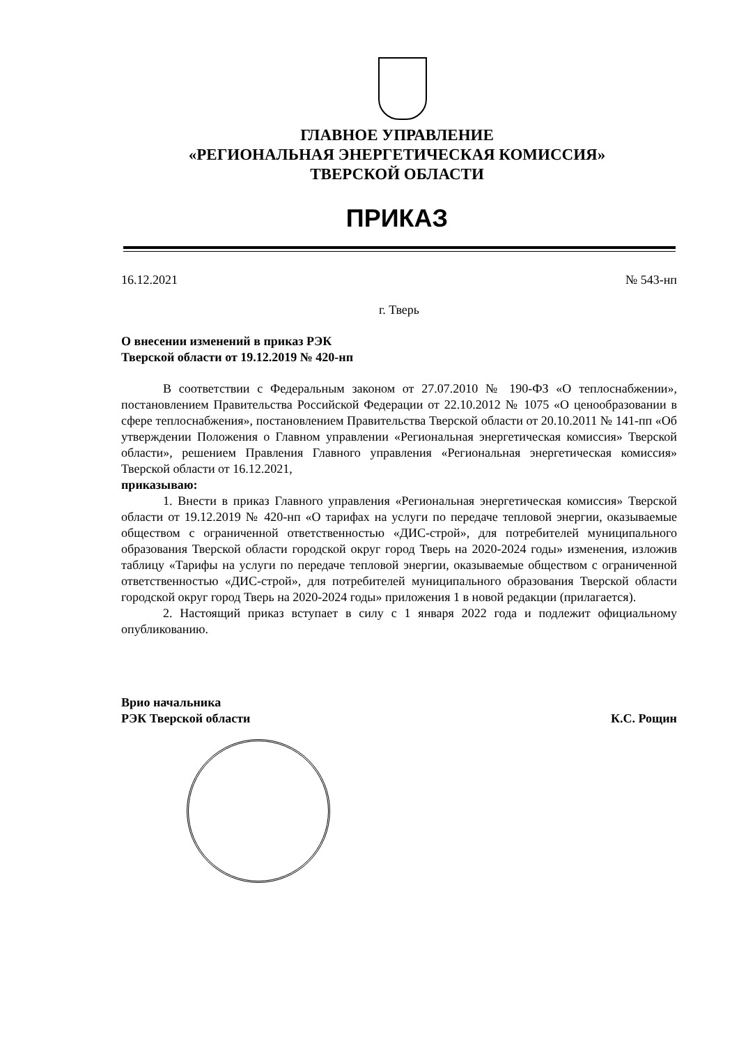ГЛАВНОЕ УПРАВЛЕНИЕ
«РЕГИОНАЛЬНАЯ ЭНЕРГЕТИЧЕСКАЯ КОМИССИЯ»
ТВЕРСКОЙ ОБЛАСТИ
ПРИКАЗ
16.12.2021 № 543-нп
г. Тверь
О внесении изменений в приказ РЭК
Тверской области от 19.12.2019 № 420-нп
В соответствии с Федеральным законом от 27.07.2010 № 190-ФЗ «О теплоснабжении», постановлением Правительства Российской Федерации от 22.10.2012 № 1075 «О ценообразовании в сфере теплоснабжения», постановлением Правительства Тверской области от 20.10.2011 № 141-пп «Об утверждении Положения о Главном управлении «Региональная энергетическая комиссия» Тверской области», решением Правления Главного управления «Региональная энергетическая комиссия» Тверской области от 16.12.2021,
приказываю:
1. Внести в приказ Главного управления «Региональная энергетическая комиссия» Тверской области от 19.12.2019 № 420-нп «О тарифах на услуги по передаче тепловой энергии, оказываемые обществом с ограниченной ответственностью «ДИС-строй», для потребителей муниципального образования Тверской области городской округ город Тверь на 2020-2024 годы» изменения, изложив таблицу «Тарифы на услуги по передаче тепловой энергии, оказываемые обществом с ограниченной ответственностью «ДИС-строй», для потребителей муниципального образования Тверской области городской округ город Тверь на 2020-2024 годы» приложения 1 в новой редакции (прилагается).
2. Настоящий приказ вступает в силу с 1 января 2022 года и подлежит официальному опубликованию.
Врио начальника
РЭК Тверской области К.С. Рощин